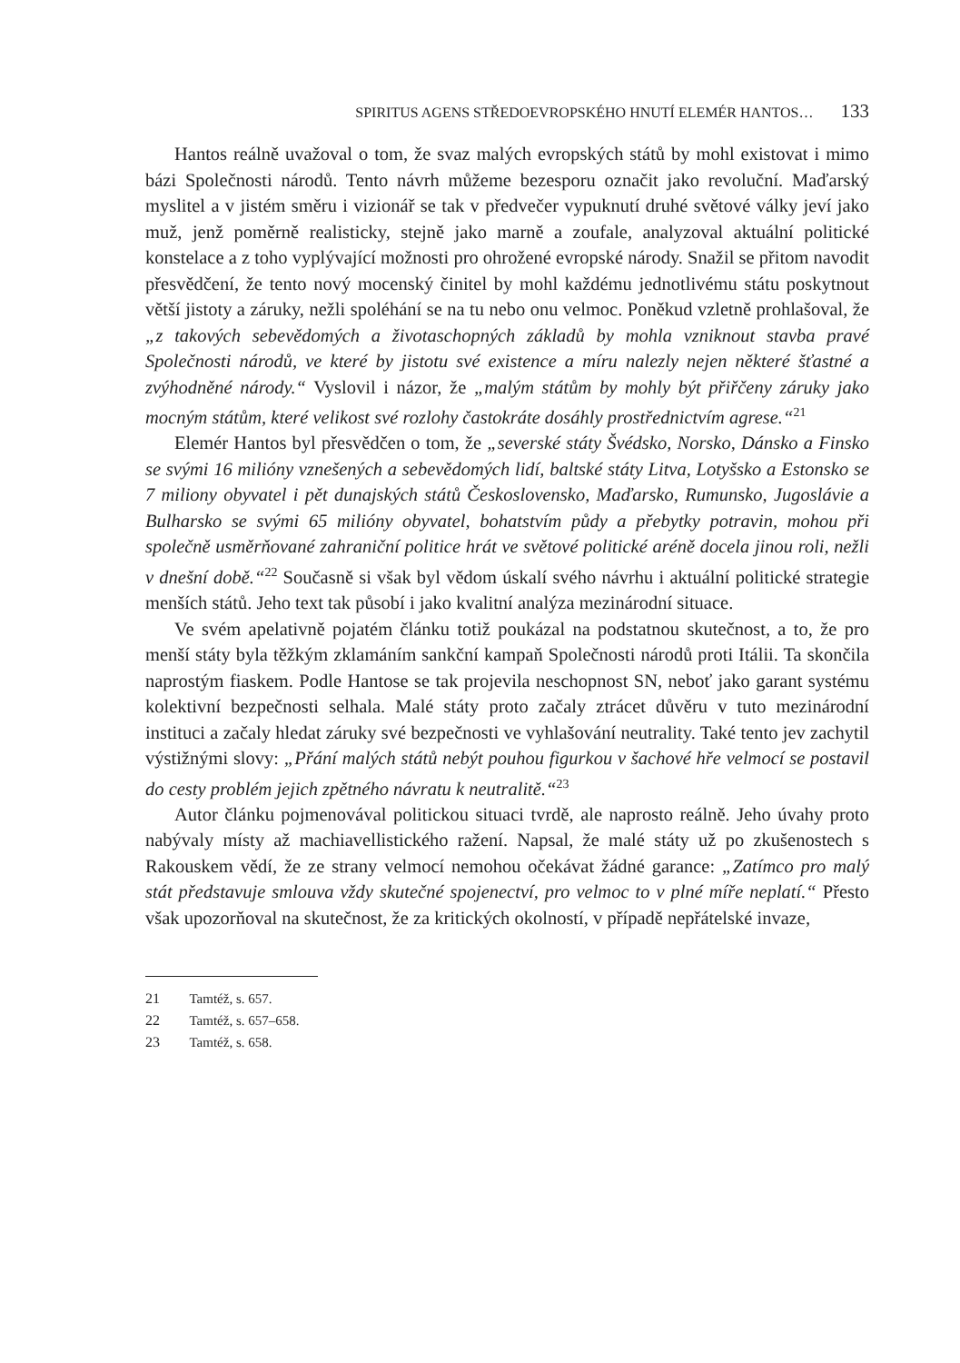SPIRITUS AGENS STŘEDOEVROPSKÉHO HNUTÍ ELEMÉR HANTOS… 133
Hantos reálně uvažoval o tom, že svaz malých evropských států by mohl existovat i mimo bázi Společnosti národů. Tento návrh můžeme bezesporu označit jako revoluční. Maďarský myslitel a v jistém směru i vizionář se tak v předvečer vypuknutí druhé světové války jeví jako muž, jenž poměrně realisticky, stejně jako marně a zoufale, analyzoval aktuální politické konstelace a z toho vyplývající možnosti pro ohrožené evropské národy. Snažil se přitom navodit přesvědčení, že tento nový mocenský činitel by mohl každému jednotlivému státu poskytnout větší jistoty a záruky, nežli spoléhání se na tu nebo onu velmoc. Poněkud vzletně prohlašoval, že „z takových sebevědomých a životaschopných základů by mohla vzniknout stavba pravé Společnosti národů, ve které by jistotu své existence a míru nalezly nejen některé šťastné a zvýhodněné národy.“ Vyslovil i názor, že „malým státům by mohly být přiřčeny záruky jako mocným státům, které velikost své rozlohy častokráte dosáhly prostřednictvím agrese.“<sup>21</sup>
Elemér Hantos byl přesvědčen o tom, že „severské státy Švédsko, Norsko, Dánsko a Finsko se svými 16 milióny vznešených a sebevědomých lidí, baltské státy Litva, Lotyšsko a Estonsko se 7 miliony obyvatel i pět dunajských států Československo, Maďarsko, Rumunsko, Jugoslávie a Bulharsko se svými 65 milióny obyvatel, bohatstvím půdy a přebytky potravin, mohou při společně usměrňované zahraniční politice hrát ve světové politické aréně docela jinou roli, nežli v dnešní době.“<sup>22</sup> Současně si však byl vědom úskalí svého návrhu i aktuální politické strategie menších států. Jeho text tak působí i jako kvalitní analýza mezinárodní situace.
Ve svém apelativně pojatém článku totiž poukázal na podstatnou skutečnost, a to, že pro menší státy byla těžkým zklamáním sankční kampaň Společnosti národů proti Itálii. Ta skončila naprostým fiaskem. Podle Hantose se tak projevila neschopnost SN, neboť jako garant systému kolektivní bezpečnosti selhala. Malé státy proto začaly ztrácet důvěru v tuto mezinárodní instituci a začaly hledat záruky své bezpečnosti ve vyhlašování neutrality. Také tento jev zachytil výstižnými slovy: „Přání malých států nebýt pouhou figurkou v šachové hře velmocí se postavil do cesty problém jejich zpětného návratu k neutralitě.“<sup>23</sup>
Autor článku pojmenovával politickou situaci tvrdě, ale naprosto reálně. Jeho úvahy proto nabývaly místy až machiavellistického ražení. Napsal, že malé státy už po zkušenostech s Rakouskem vědí, že ze strany velmocí nemohou očekávat žádné garance: „Zatímco pro malý stát představuje smlouva vždy skutečné spojenectví, pro velmoc to v plné míře neplatí.“ Přesto však upozorňoval na skutečnost, že za kritických okolností, v případě nepřátelské invaze,
21 Tamtéž, s. 657.
22 Tamtéž, s. 657–658.
23 Tamtéž, s. 658.